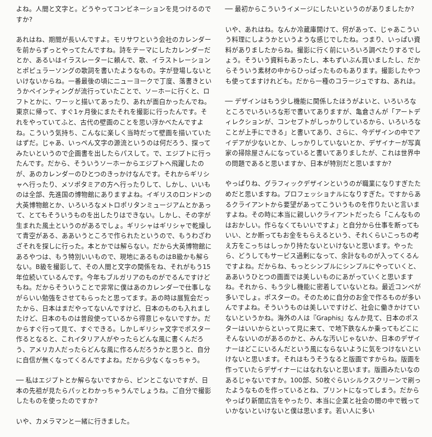よね。人間と文字と。どうやってコンビネーションを見つけるのですか?
あれはね、期間が長いんですよ。モリサワという会社のカレンダーを前からずっとやってたんですね。詩をテーマにしたカレンダーだとか、あるいはイラスレーターに頼んで、歌、イラストレーションとポピュラーソングの歌詞を書いたようなもの。字が登場しないといけないからね。一番最後の頃にニューヨークで丁度、落書きというかペインティングが流行っていたことで、ソーホーに行くと、ロフトとかに、ワーッと描いてあったり、あれが面白かったんでね。東京に帰って、すぐ1ヶ月後にまたそれを撮影に行ったんです。それをやっていてふと、古代の壁画のことを思い浮かべたんですよね。こういう気持ち、こんなに楽しく当時だって壁画を描いていたはずだ。じゃあ、いっぺん文字の源流というのは何だろう、探ってみたいというので企画書を出したらパスして。で、エジプトに行ったんです。だから、そういうソーホーからエジプトへ飛躍したのが、あのカレンダーのひとつのきっかけなんです。それからギリシャへ行ったり、メソポタミアの方へ行ったりして、しかし、いいものは全部、先進国の博物館にありますよね。イギリスのロンドンの大英博物館とか、いろいろなメトロポリタンミュージアムとかあって、とてもそういうものを出したりはできない。しかし、その字が生まれた風土というのがあるでしょ。ギリシャはギリシャで乾燥して青空がある、ああいうところで作られたというので、もうわざわざそれを探しに行った。本とかでは解らない。だから大英博物館にあるやつは、もう特別いいもので、現地にあるものはB級かも解らない。B級を撮影して、その人間と文字の関係をね、それがもう15年位続いているんです。今年もブルガリアのものがでるんですけどもね。だからそういうことで非常に僕はあのカレンダーで仕事しながらいい勉強をさせてもらったと思ってます。あの時は展覧会だったから、日本はまだやってないんですけど、日本のものも入れましたけど、日本のものは普段使っているから得意じゃないですか。だからすぐ行って見て、すぐできる。しかしギリシャ文字でポスター作るとなると、これイタリア人がやったらどんな風に書くんだろう、アメリカ人だったらどんな風に作るんだろうかと思うと、自分に自信が無くなってくるんですよね。だから少なくなっちゃう。
── 私はエジプトとか解らないですから、ピンとこないですが、日本の先祖が見たらパッとわかっちゃうんでしょうね。ご自分で撮影したものを使ったのですか?
いや、カメラマンと一緒に行きました。
── 最初からこういうイメージにしたいというのがありましたか?
いや、あれはね。なんか冷蔵庫開けて、何があって、じゃあこういう料理にしようかというような感じでしたね。つまり、いっぱい資料がありましたからね。撮影に行く前にいろいろ調べたりするでしょう。そういう資料もあったし、本もずいぶん買いましたし、だからそういう素材の中からひっぱったものもあります。撮影したやつも使ってますけれども。だから一種のコラージュですね、あれは。
── デザインはもう少し機能に関係したほうがよいと、いろいろなところでいろいろな形で書いてありますが、亀倉さんが「アートディレクションが、コンセプトがしっかりしているから、いろいろなことが上手にできる」と書いてあり、さらに、今デザインの中でアイデアが少ないとか、しっかりしていないとか、デザイナーが写真家の掃除屋さんになっていると書いてありましたが、これは世界中の問題であると思いますか、日本が特別だと思いますか?
やっぱりね、グラフィックデザインというのが職業になりすぎたためだと思いますね。プロフェッショナルになりすぎた。ですからあるクライアントから要望があってこういうものを作りたいと言いますよね。その時に本当に親しいクライアントだったら「こんなものはおかしい。作らなくてもいいですよ」と自分から仕事を断ってもいい、とか断ってもお金をもらえるという、それくらいこっちの考え方をこっちはしっかり持たないといけないと思います。やったら、どうしてもサービス過剰になって、余計なものが入ってくるんですよね。だからね、もっとシンプルにシンプルにやっていくと、ああいうひとつの画面では美しいものにあがっていくと思いますね。それから、もう少し機能に密着していないとね。最近コンペが多いでしょ。ポスターの。そのために自分のお金で作るものが多いんですよね。そういうものは美しいですけど、社会に働きかけていないというかね。海外の人は『Graphis』なんか見て、日本のポスターはいいからといって見に来て、で地下鉄なんか乗ってもどこにそんないいのがあるのかと、みんな汚いじゃないか、日本のデザイナーはどこにいるんだという風にならないように気をつけないといけないと思います。それはもうそうなると版画ですからね。版画を作っていたらデザイナーにはなれないと思います。版画みたいなのあるじゃないですか。100部、50枚ぐらいシルクスクリーンで刷ったようなものを作っているとね、プリントになってしまう。だからやっぱり新聞広告をやったり、本当に企業と社会の間の中で戦っていかないといけないと僕は思います。若い人に多い